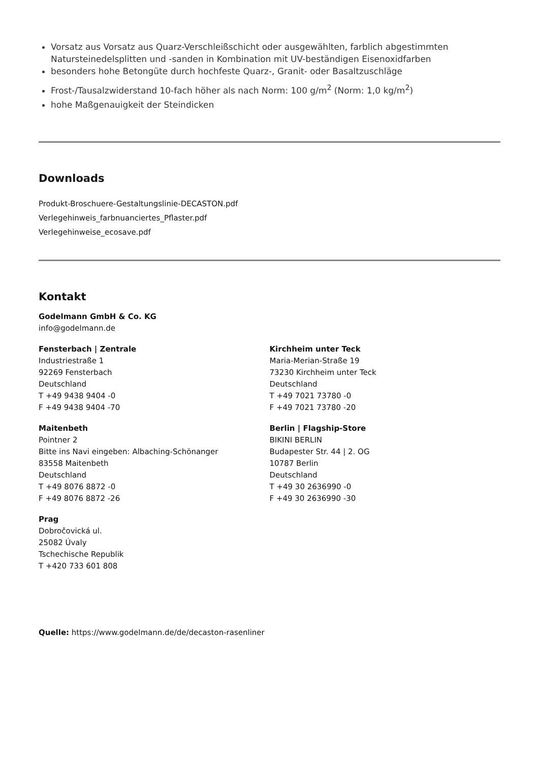Vorsatz aus Vorsatz aus Quarz-Verschleißschicht oder ausgewählten, farblich abgestimmten Natursteinedelsplitten und -sanden in Kombination mit UV-beständigen Eisenoxidfarben
besonders hohe Betongüte durch hochfeste Quarz-, Granit- oder Basaltzuschläge
Frost-/Tausalzwiderstand 10-fach höher als nach Norm: 100 g/m<sup>2</sup> (Norm: 1,0 kg/m<sup>2</sup>)
hohe Maßgenauigkeit der Steindicken
Downloads
Produkt-Broschuere-Gestaltungslinie-DECASTON.pdf
Verlegehinweis_farbnuanciertes_Pflaster.pdf
Verlegehinweise_ecosave.pdf
Kontakt
Godelmann GmbH & Co. KG
info@godelmann.de
Fensterbach | Zentrale
Industriestraße 1
92269 Fensterbach
Deutschland
T +49 9438 9404 -0
F +49 9438 9404 -70
Maitenbeth
Pointner 2
Bitte ins Navi eingeben: Albaching-Schönanger
83558 Maitenbeth
Deutschland
T +49 8076 8872 -0
F +49 8076 8872 -26
Prag
Dobročovická ul.
25082 Úvaly
Tschechische Republik
T +420 733 601 808
Kirchheim unter Teck
Maria-Merian-Straße 19
73230 Kirchheim unter Teck
Deutschland
T +49 7021 73780 -0
F +49 7021 73780 -20
Berlin | Flagship-Store
BIKINI BERLIN
Budapester Str. 44 | 2. OG
10787 Berlin
Deutschland
T +49 30 2636990 -0
F +49 30 2636990 -30
Quelle: https://www.godelmann.de/de/decaston-rasenliner